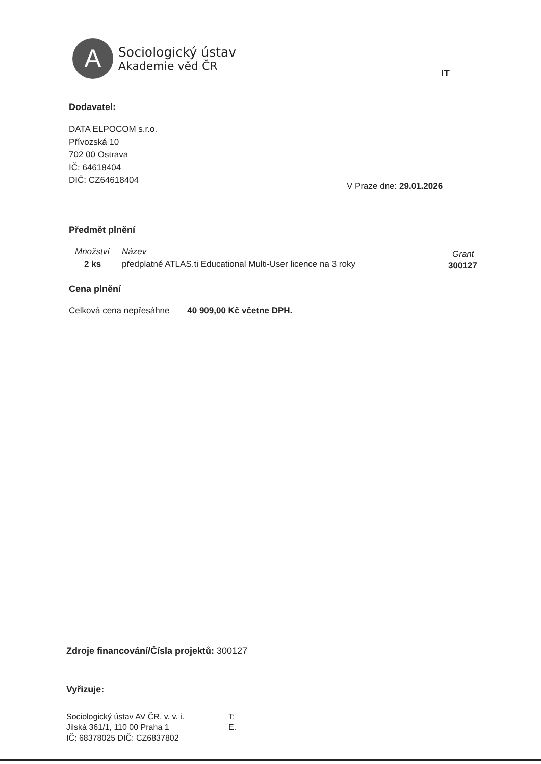A
Sociologický ústav
Akademie věd ČR
IT
Dodavatel:
DATA ELPOCOM s.r.o.
Přívozská 10
702 00 Ostrava
IČ: 64618404
DIČ: CZ64618404
V Praze dne: 29.01.2026
Předmět plnění
Množství Název Grant
2 ks předplatné ATLAS.ti Educational Multi-User licence na 3 roky 300127
Cena plnění
Celková cena nepřesáhne 40 909,00 Kč včetne DPH.
Zdroje financování/Čísla projektů: 300127
Vyřizuje:
Sociologický ústav AV ČR, v. v. i.
Jilská 361/1, 110 00 Praha 1
IČ: 68378025 DIČ: CZ6837802
T:
E.